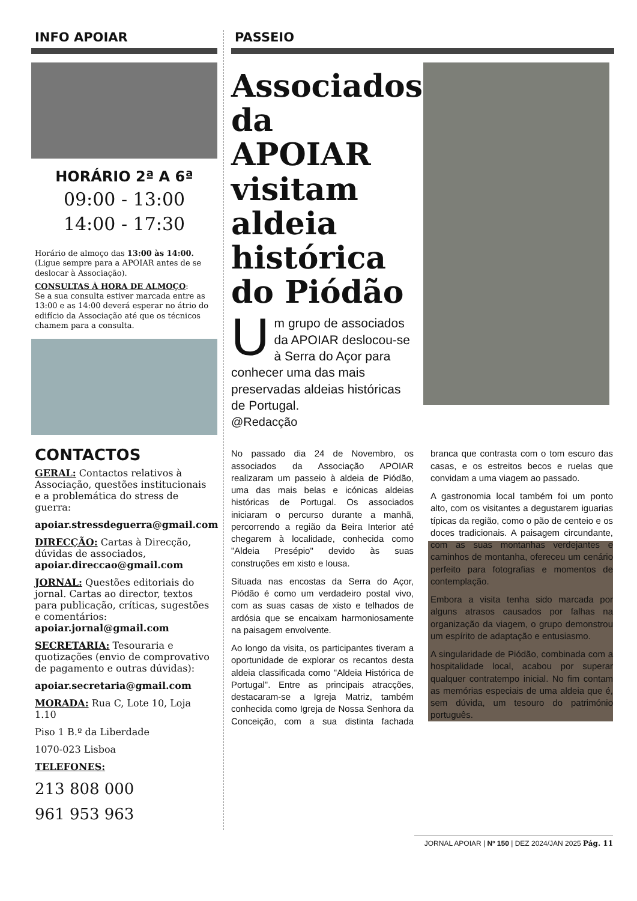INFO APOIAR
HORÁRIO 2ª A 6ª
09:00 - 13:00
14:00 - 17:30
Horário de almoço das 13:00 às 14:00.
(Ligue sempre para a APOIAR antes de se deslocar à Associação).
CONSULTAS À HORA DE ALMOÇO:
Se a sua consulta estiver marcada entre as 13:00 e as 14:00 deverá esperar no átrio do edifício da Associação até que os técnicos chamem para a consulta.
CONTACTOS
GERAL: Contactos relativos à Associação, questões institucionais e a problemática do stress de guerra:
apoiar.stressdeguerra@gmail.com
DIRECÇÃO: Cartas à Direcção, dúvidas de associados,
apoiar.direccao@gmail.com
JORNAL: Questões editoriais do jornal. Cartas ao director, textos para publicação, críticas, sugestões e comentários:
apoiar.jornal@gmail.com
SECRETARIA: Tesouraria e quotizações (envio de comprovativo de pagamento e outras dúvidas):
apoiar.secretaria@gmail.com
MORADA: Rua C, Lote 10, Loja 1.10
Piso 1 B.º da Liberdade
1070-023 Lisboa
TELEFONES:
213 808 000
961 953 963
PASSEIO
Associados da APOIAR visitam aldeia histórica do Piódão
Um grupo de associados da APOIAR deslocou-se à Serra do Açor para conhecer uma das mais preservadas aldeias históricas de Portugal.
@Redacção
No passado dia 24 de Novembro, os associados da Associação APOIAR realizaram um passeio à aldeia de Piódão, uma das mais belas e icónicas aldeias históricas de Portugal. Os associados iniciaram o percurso durante a manhã, percorrendo a região da Beira Interior até chegarem à localidade, conhecida como "Aldeia Presépio" devido às suas construções em xisto e lousa.
Situada nas encostas da Serra do Açor, Piódão é como um verdadeiro postal vivo, com as suas casas de xisto e telhados de ardósia que se encaixam harmoniosamente na paisagem envolvente.
Ao longo da visita, os participantes tiveram a oportunidade de explorar os recantos desta aldeia classificada como "Aldeia Histórica de Portugal". Entre as principais atracções, destacaram-se a Igreja Matriz, também conhecida como Igreja de Nossa Senhora da Conceição, com a sua distinta fachada branca que contrasta com o tom escuro das casas, e os estreitos becos e ruelas que convidam a uma viagem ao passado.
A gastronomia local também foi um ponto alto, com os visitantes a degustarem iguarias típicas da região, como o pão de centeio e os doces tradicionais. A paisagem circundante, com as suas montanhas verdejantes e caminhos de montanha, ofereceu um cenário perfeito para fotografias e momentos de contemplação.
Embora a visita tenha sido marcada por alguns atrasos causados por falhas na organização da viagem, o grupo demonstrou um espírito de adaptação e entusiasmo.
A singularidade de Piódão, combinada com a hospitalidade local, acabou por superar qualquer contratempo inicial. No fim contam as memórias especiais de uma aldeia que é, sem dúvida, um tesouro do património português.
JORNAL APOIAR | Nº 150 | DEZ 2024/JAN 2025 Pág. 11